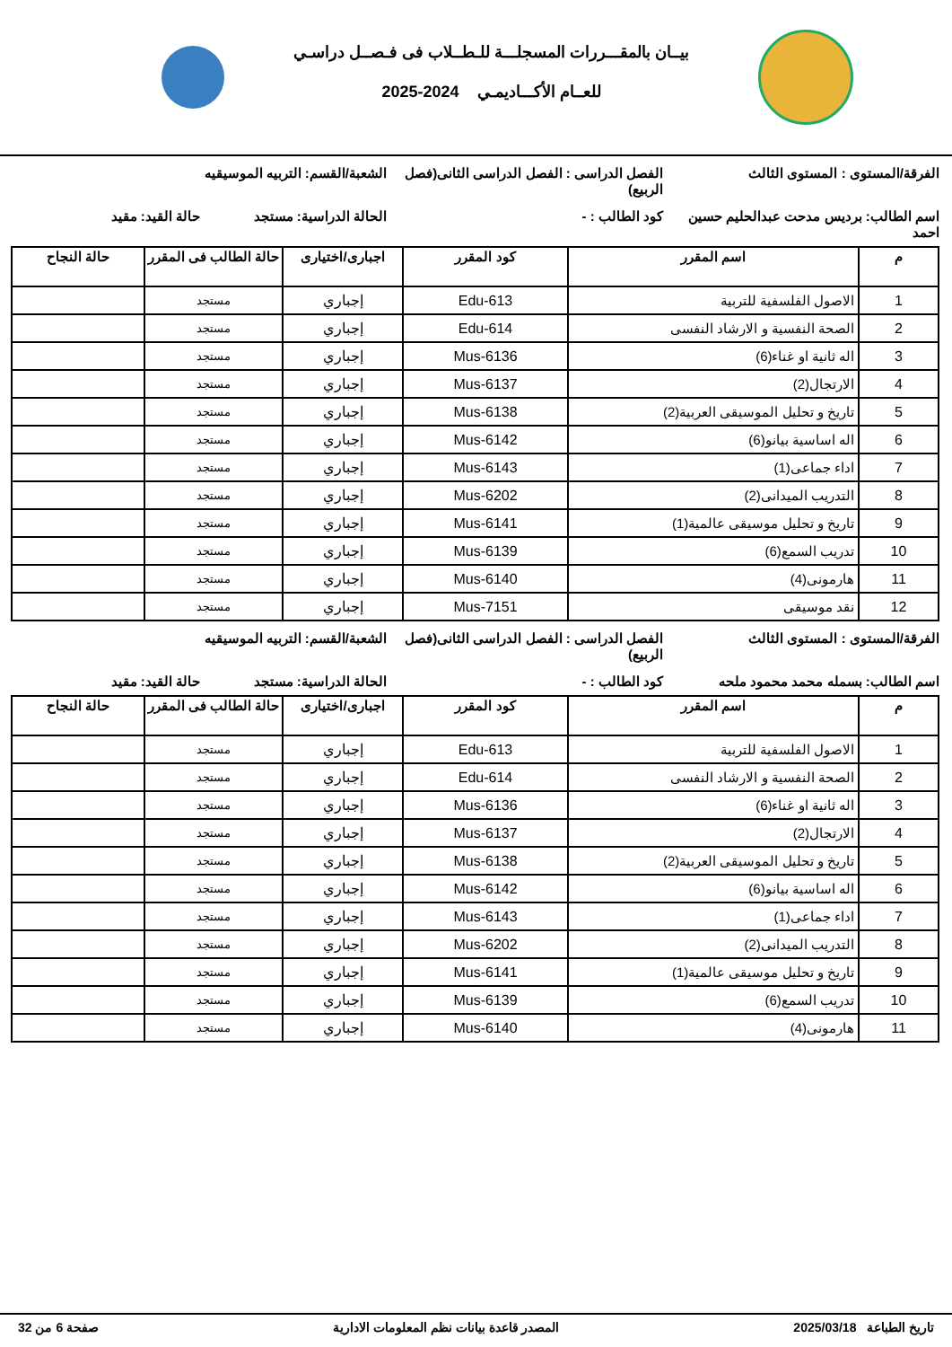بيــان بالمقـــررات المسجلـــة للـطــلاب فى فـصــل دراسـي
للعــام الأكـــاديمـي 2024-2025
الفرقة/المستوى : المستوى الثالث الفصل الدراسى : الفصل الدراسى الثانى(فصل الربيع)
الشعبة/القسم: التربيه الموسيقيه
اسم الطالب: برديس مدحت عبدالحليم حسين احمد
كود الطالب : - الحالة الدراسية: مستجد حالة القيد: مقيد
| م | اسم المقرر | كود المقرر | اجبارى/اختيارى | حالة الطالب فى المقرر | حالة النجاح |
| --- | --- | --- | --- | --- | --- |
| 1 | الاصول الفلسفية للتربية | Edu-613 | إجباري | مستجد | |
| 2 | الصحة النفسية و الارشاد النفسى | Edu-614 | إجباري | مستجد | |
| 3 | اله ثانية او غناء(6) | Mus-6136 | إجباري | مستجد | |
| 4 | الارتجال(2) | Mus-6137 | إجباري | مستجد | |
| 5 | تاريخ و تحليل الموسيقى العربية(2) | Mus-6138 | إجباري | مستجد | |
| 6 | اله اساسية بيانو(6) | Mus-6142 | إجباري | مستجد | |
| 7 | اداء جماعى(1) | Mus-6143 | إجباري | مستجد | |
| 8 | التدريب الميدانى(2) | Mus-6202 | إجباري | مستجد | |
| 9 | تاريخ و تحليل موسيقى عالمية(1) | Mus-6141 | إجباري | مستجد | |
| 10 | تدريب السمع(6) | Mus-6139 | إجباري | مستجد | |
| 11 | هارمونى(4) | Mus-6140 | إجباري | مستجد | |
| 12 | نقد موسيقى | Mus-7151 | إجباري | مستجد | |
الفرقة/المستوى : المستوى الثالث الفصل الدراسى : الفصل الدراسى الثانى(فصل الربيع)
الشعبة/القسم: التربيه الموسيقيه
اسم الطالب: بسمله محمد محمود ملحه كود الطالب : - الحالة الدراسية: مستجد حالة القيد: مقيد
| م | اسم المقرر | كود المقرر | اجبارى/اختيارى | حالة الطالب فى المقرر | حالة النجاح |
| --- | --- | --- | --- | --- | --- |
| 1 | الاصول الفلسفية للتربية | Edu-613 | إجباري | مستجد | |
| 2 | الصحة النفسية و الارشاد النفسى | Edu-614 | إجباري | مستجد | |
| 3 | اله ثانية او غناء(6) | Mus-6136 | إجباري | مستجد | |
| 4 | الارتجال(2) | Mus-6137 | إجباري | مستجد | |
| 5 | تاريخ و تحليل الموسيقى العربية(2) | Mus-6138 | إجباري | مستجد | |
| 6 | اله اساسية بيانو(6) | Mus-6142 | إجباري | مستجد | |
| 7 | اداء جماعى(1) | Mus-6143 | إجباري | مستجد | |
| 8 | التدريب الميدانى(2) | Mus-6202 | إجباري | مستجد | |
| 9 | تاريخ و تحليل موسيقى عالمية(1) | Mus-6141 | إجباري | مستجد | |
| 10 | تدريب السمع(6) | Mus-6139 | إجباري | مستجد | |
| 11 | هارمونى(4) | Mus-6140 | إجباري | مستجد | |
تاريخ الطباعة 2025/03/18 المصدر قاعدة بيانات نظم المعلومات الادارية صفحة 6 من 32